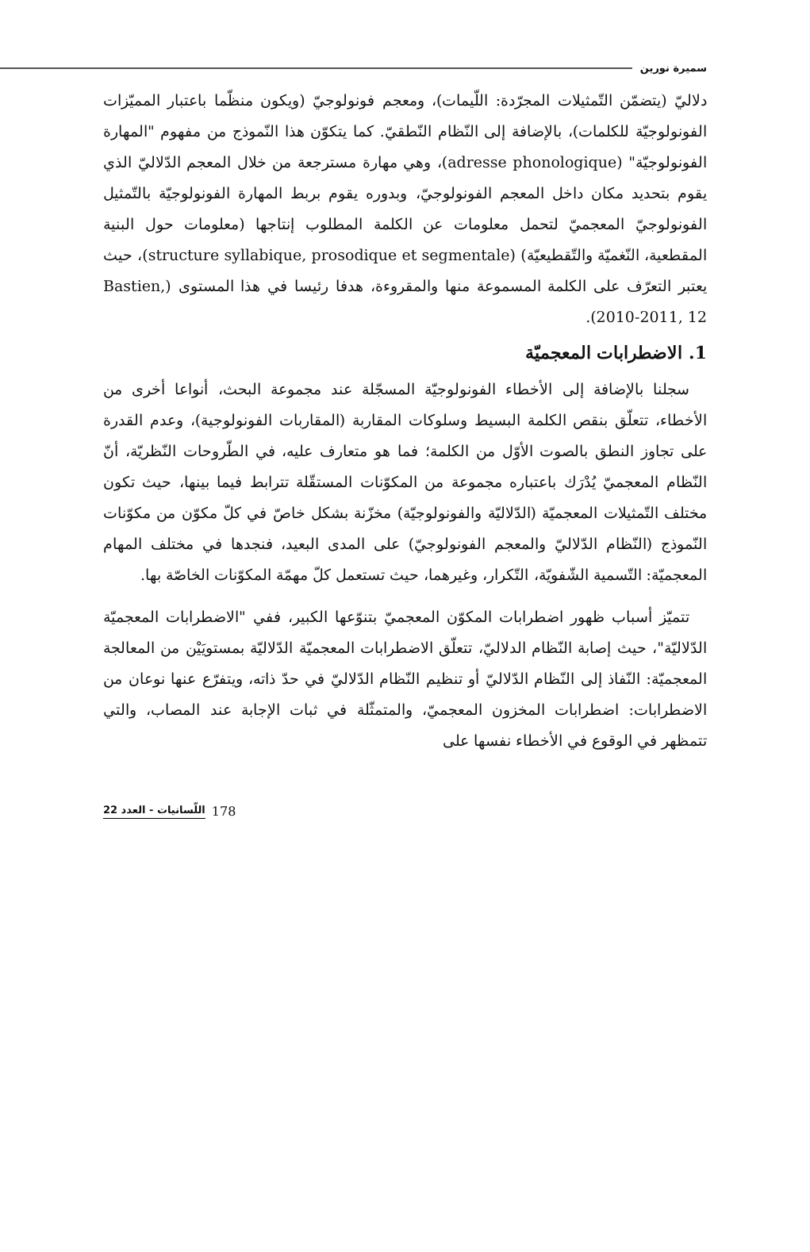سميرة نورين
دلاليّ (يتضمّن التّمثيلات المجرّدة: اللّيمات)، ومعجم فونولوجيّ (ويكون منظّما باعتبار المميّزات الفونولوجيّة للكلمات)، بالإضافة إلى النّظام النّطقيّ. كما يتكوّن هذا النّموذج من مفهوم "المهارة الفونولوجيّة" (adresse phonologique)، وهي مهارة مسترجعة من خلال المعجم الدّلاليّ الذي يقوم بتحديد مكان داخل المعجم الفونولوجيّ، وبدوره يقوم بربط المهارة الفونولوجيّة بالتّمثيل الفونولوجيّ المعجميّ لتحمل معلومات عن الكلمة المطلوب إنتاجها (معلومات حول البنية المقطعية، النّغميّة والتّقطيعيّة) (structure syllabique, prosodique et segmentale)، حيث يعتبر التعرّف على الكلمة المسموعة منها والمقروءة، هدفا رئيسا في هذا المستوى (Bastien, 2010-2011, 12).
1. الاضطرابات المعجميّة
سجلنا بالإضافة إلى الأخطاء الفونولوجيّة المسجّلة عند مجموعة البحث، أنواعا أخرى من الأخطاء، تتعلّق بنقص الكلمة البسيط وسلوكات المقاربة (المقاربات الفونولوجية)، وعدم القدرة على تجاوز النطق بالصوت الأوّل من الكلمة؛ فما هو متعارف عليه، في الطّروحات النّظريّة، أنّ النّظام المعجميّ يُدْرَك باعتباره مجموعة من المكوّنات المستقّلة تترابط فيما بينها، حيث تكون مختلف التّمثيلات المعجميّة (الدّلاليّة والفونولوجيّة) مخزّنة بشكل خاصّ في كلّ مكوّن من مكوّنات النّموذج (النّظام الدّلاليّ والمعجم الفونولوجيّ) على المدى البعيد، فنجدها في مختلف المهام المعجميّة: التّسمية الشّفويّة، التّكرار، وغيرهما، حيث تستعمل كلّ مهمّة المكوّنات الخاصّة بها.
تتميّز أسباب ظهور اضطرابات المكوّن المعجميّ بتنوّعها الكبير، ففي "الاضطرابات المعجميّة الدّلاليّة"، حيث إصابة النّظام الدلاليّ، تتعلّق الاضطرابات المعجميّة الدّلاليّة بمستويَيْن من المعالجة المعجميّة: النّفاذ إلى النّظام الدّلاليّ أو تنظيم النّظام الدّلاليّ في حدّ ذاته، ويتفرّع عنها نوعان من الاضطرابات: اضطرابات المخزون المعجميّ، والمتمثّلة في ثبات الإجابة عند المصاب، والتي تتمظهر في الوقوع في الأخطاء نفسها على
178 اللّسانيات - العدد 22